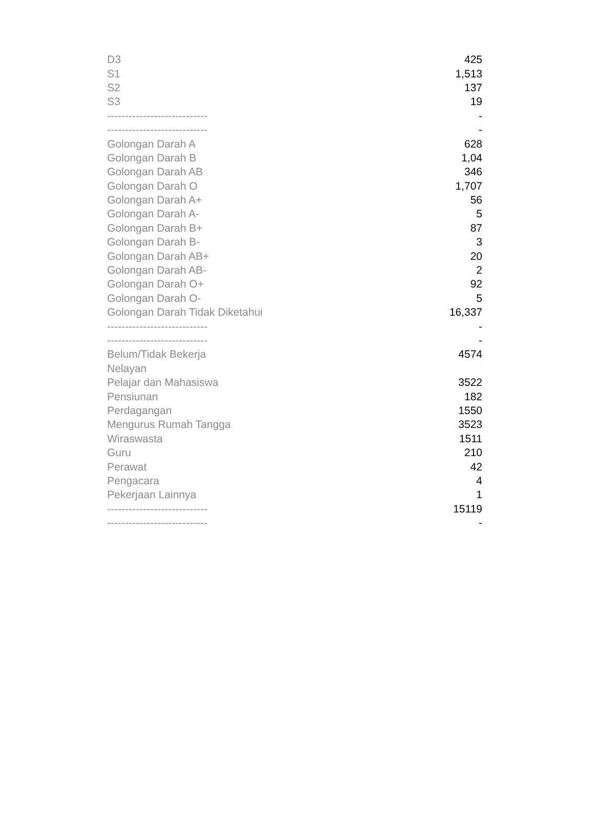| D3 | 425 |
| S1 | 1,513 |
| S2 | 137 |
| S3 | 19 |
| ---------------------------- | - |
| ---------------------------- | - |
| Golongan Darah A | 628 |
| Golongan Darah B | 1,04 |
| Golongan Darah AB | 346 |
| Golongan Darah O | 1,707 |
| Golongan Darah A+ | 56 |
| Golongan Darah A- | 5 |
| Golongan Darah B+ | 87 |
| Golongan Darah B- | 3 |
| Golongan Darah AB+ | 20 |
| Golongan Darah AB- | 2 |
| Golongan Darah O+ | 92 |
| Golongan Darah O- | 5 |
| Golongan Darah Tidak Diketahui | 16,337 |
| ---------------------------- | - |
| ---------------------------- | - |
| Belum/Tidak Bekerja | 4574 |
| Nelayan | |
| Pelajar dan Mahasiswa | 3522 |
| Pensiunan | 182 |
| Perdagangan | 1550 |
| Mengurus Rumah Tangga | 3523 |
| Wiraswasta | 1511 |
| Guru | 210 |
| Perawat | 42 |
| Pengacara | 4 |
| Pekerjaan Lainnya | 1 |
| ---------------------------- | 15119 |
| ---------------------------- | - |